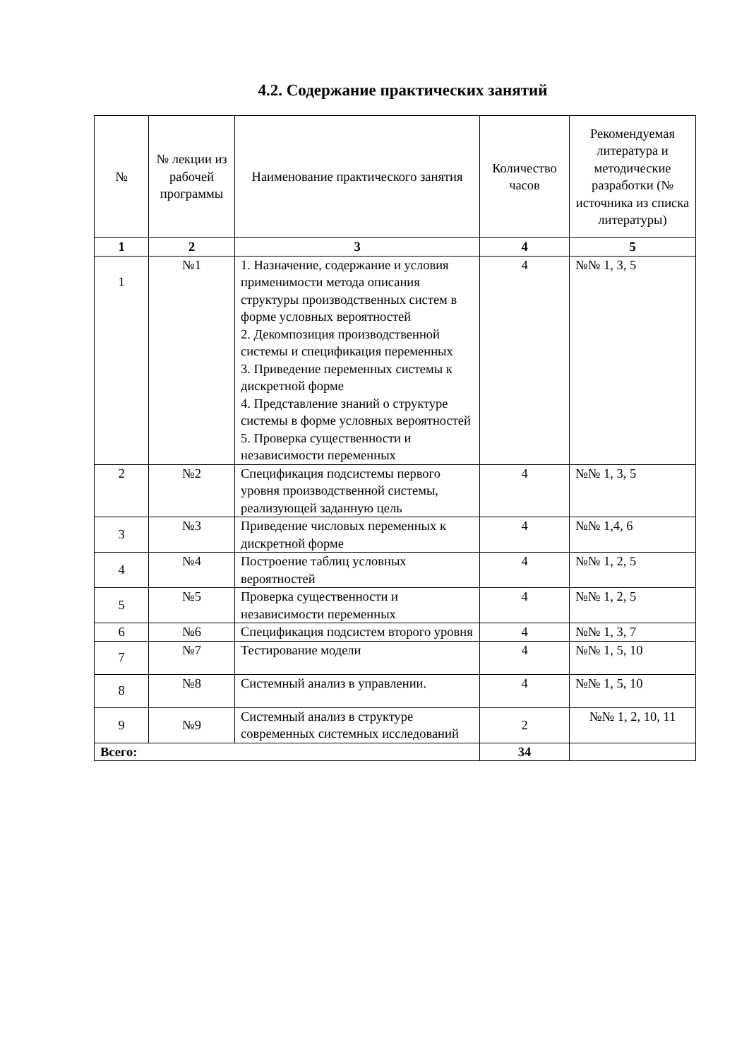4.2. Содержание практических занятий
| № | № лекции из рабочей программы | Наименование практического занятия | Количество часов | Рекомендуемая литература и методические разработки (№ источника из списка литературы) |
| --- | --- | --- | --- | --- |
| 1 | 2 | 3 | 4 | 5 |
| 1 | №1 | 1. Назначение, содержание и условия применимости метода описания структуры производственных систем в форме условных вероятностей 2. Декомпозиция производственной системы и спецификация переменных 3. Приведение переменных системы к дискретной форме 4. Представление знаний о структуре системы в форме условных вероятностей 5. Проверка существенности и независимости переменных | 4 | №№ 1, 3, 5 |
| 2 | №2 | Спецификация подсистемы первого уровня производственной системы, реализующей заданную цель | 4 | №№ 1, 3, 5 |
| 3 | №3 | Приведение числовых переменных к дискретной форме | 4 | №№ 1,4, 6 |
| 4 | №4 | Построение таблиц условных вероятностей | 4 | №№ 1, 2, 5 |
| 5 | №5 | Проверка существенности и независимости переменных | 4 | №№ 1, 2, 5 |
| 6 | №6 | Спецификация подсистем второго уровня | 4 | №№ 1, 3, 7 |
| 7 | №7 | Тестирование модели | 4 | №№ 1, 5, 10 |
| 8 | №8 | Системный анализ в управлении. | 4 | №№ 1, 5, 10 |
| 9 | №9 | Системный анализ в структуре современных системных исследований | 2 | №№ 1, 2, 10, 11 |
| Всего: | | | 34 | |